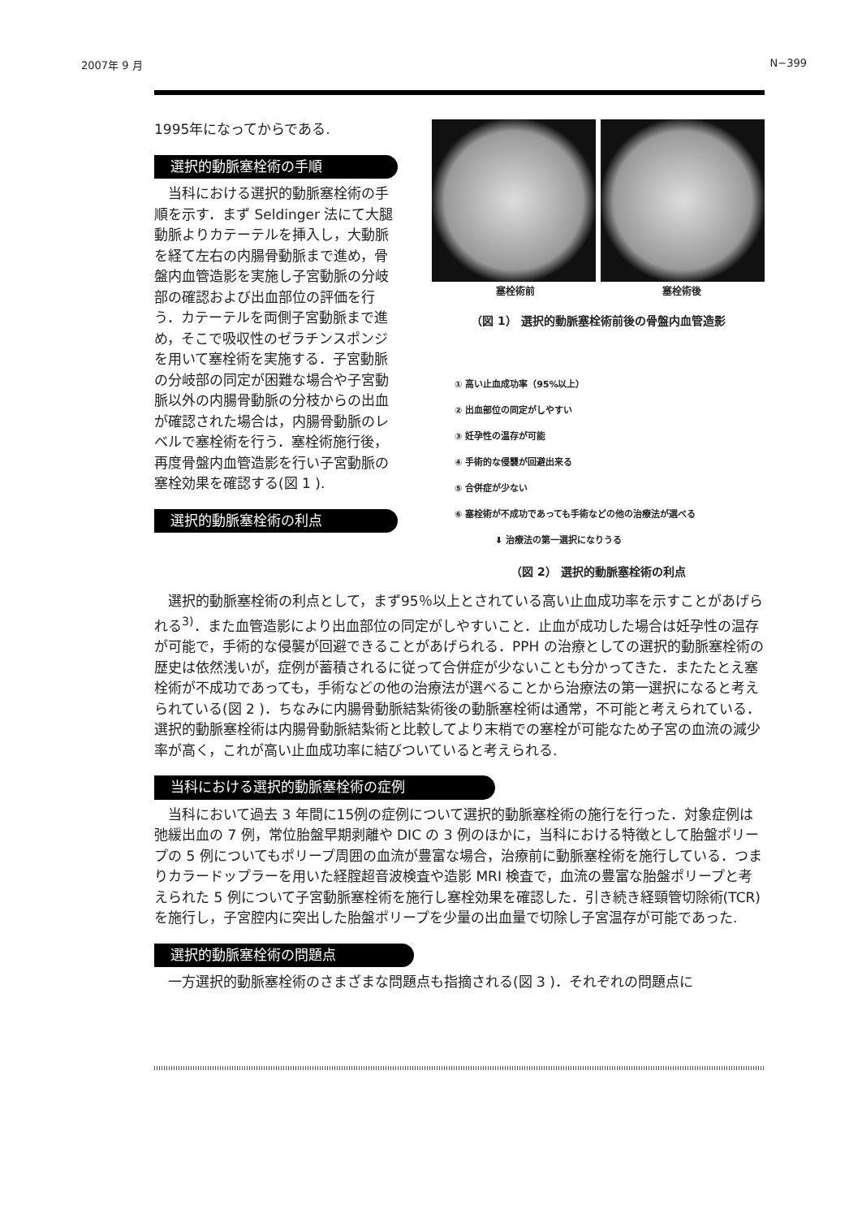2007年 9 月 N−399
1995年になってからである.
選択的動脈塞栓術の手順
当科における選択的動脈塞栓術の手順を示す．まず Seldinger 法にて大腿動脈よりカテーテルを挿入し，大動脈を経て左右の内腸骨動脈まで進め，骨盤内血管造影を実施し子宮動脈の分岐部の確認および出血部位の評価を行う．カテーテルを両側子宮動脈まで進め，そこで吸収性のゼラチンスポンジを用いて塞栓術を実施する．子宮動脈の分岐部の同定が困難な場合や子宮動脈以外の内腸骨動脈の分枝からの出血が確認された場合は，内腸骨動脈のレベルで塞栓術を行う．塞栓術施行後，再度骨盤内血管造影を行い子宮動脈の塞栓効果を確認する(図 1 ).
選択的動脈塞栓術の利点
塞栓術前 塞栓術後
（図 1） 選択的動脈塞栓術前後の骨盤内血管造影
① 高い止血成功率（95%以上）
② 出血部位の同定がしやすい
③ 妊孕性の温存が可能
④ 手術的な侵襲が回避出来る
⑤ 合併症が少ない
⑥ 塞栓術が不成功であっても手術などの他の治療法が選べる
⬇ 治療法の第一選択になりうる
（図 2） 選択的動脈塞栓術の利点
選択的動脈塞栓術の利点として，まず95％以上とされている高い止血成功率を示すことがあげられる<sup>3)</sup>．また血管造影により出血部位の同定がしやすいこと．止血が成功した場合は妊孕性の温存が可能で，手術的な侵襲が回避できることがあげられる．PPH の治療としての選択的動脈塞栓術の歴史は依然浅いが，症例が蓄積されるに従って合併症が少ないことも分かってきた．またたとえ塞栓術が不成功であっても，手術などの他の治療法が選べることから治療法の第一選択になると考えられている(図 2 )．ちなみに内腸骨動脈結紮術後の動脈塞栓術は通常，不可能と考えられている．選択的動脈塞栓術は内腸骨動脈結紮術と比較してより末梢での塞栓が可能なため子宮の血流の減少率が高く，これが高い止血成功率に結びついていると考えられる.
当科における選択的動脈塞栓術の症例
当科において過去 3 年間に15例の症例について選択的動脈塞栓術の施行を行った．対象症例は弛緩出血の 7 例，常位胎盤早期剥離や DIC の 3 例のほかに，当科における特徴として胎盤ポリープの 5 例についてもポリープ周囲の血流が豊富な場合，治療前に動脈塞栓術を施行している．つまりカラードップラーを用いた経腟超音波検査や造影 MRI 検査で，血流の豊富な胎盤ポリープと考えられた 5 例について子宮動脈塞栓術を施行し塞栓効果を確認した．引き続き経頸管切除術(TCR)を施行し，子宮腔内に突出した胎盤ポリープを少量の出血量で切除し子宮温存が可能であった.
選択的動脈塞栓術の問題点
一方選択的動脈塞栓術のさまざまな問題点も指摘される(図 3 )．それぞれの問題点に